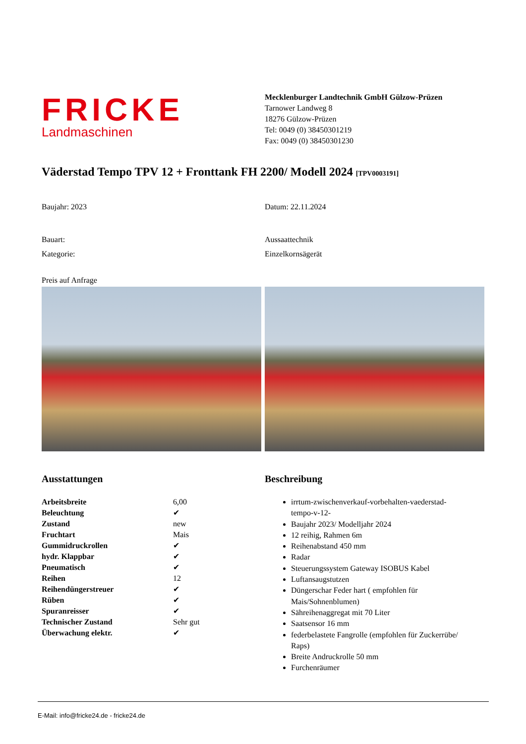FRICKE
Landmaschinen
Mecklenburger Landtechnik GmbH Gülzow-Prüzen
Tarnower Landweg 8
18276 Gülzow-Prüzen
Tel: 0049 (0) 38450301219
Fax: 0049 (0) 38450301230
Väderstad Tempo TPV 12 + Fronttank FH 2200/ Modell 2024 [TPV0003191]
Baujahr: 2023 Datum: 22.11.2024
Bauart:
Kategorie:
Aussaattechnik
Einzelkornsägerät
Preis auf Anfrage
Ausstattungen
| Arbeitsbreite | 6,00 |
| Beleuchtung | ✔ |
| Zustand | new |
| Fruchtart | Mais |
| Gummidruckrollen | ✔ |
| hydr. Klappbar | ✔ |
| Pneumatisch | ✔ |
| Reihen | 12 |
| Reihendüngerstreuer | ✔ |
| Rüben | ✔ |
| Spuranreisser | ✔ |
| Technischer Zustand | Sehr gut |
| Überwachung elektr. | ✔ |
Beschreibung
irrtum-zwischenverkauf-vorbehalten-vaederstad-
tempo-v-12-
Baujahr 2023/ Modelljahr 2024
12 reihig, Rahmen 6m
Reihenabstand 450 mm
Radar
Steuerungssystem Gateway ISOBUS Kabel
Luftansaugstutzen
Düngerschar Feder hart ( empfohlen für
Mais/Sohnenblumen)
Sähreihenaggregat mit 70 Liter
Saatsensor 16 mm
federbelastete Fangrolle (empfohlen für Zuckerrübe/
Raps)
Breite Andruckrolle 50 mm
Furchenräumer
E-Mail: info@fricke24.de - fricke24.de